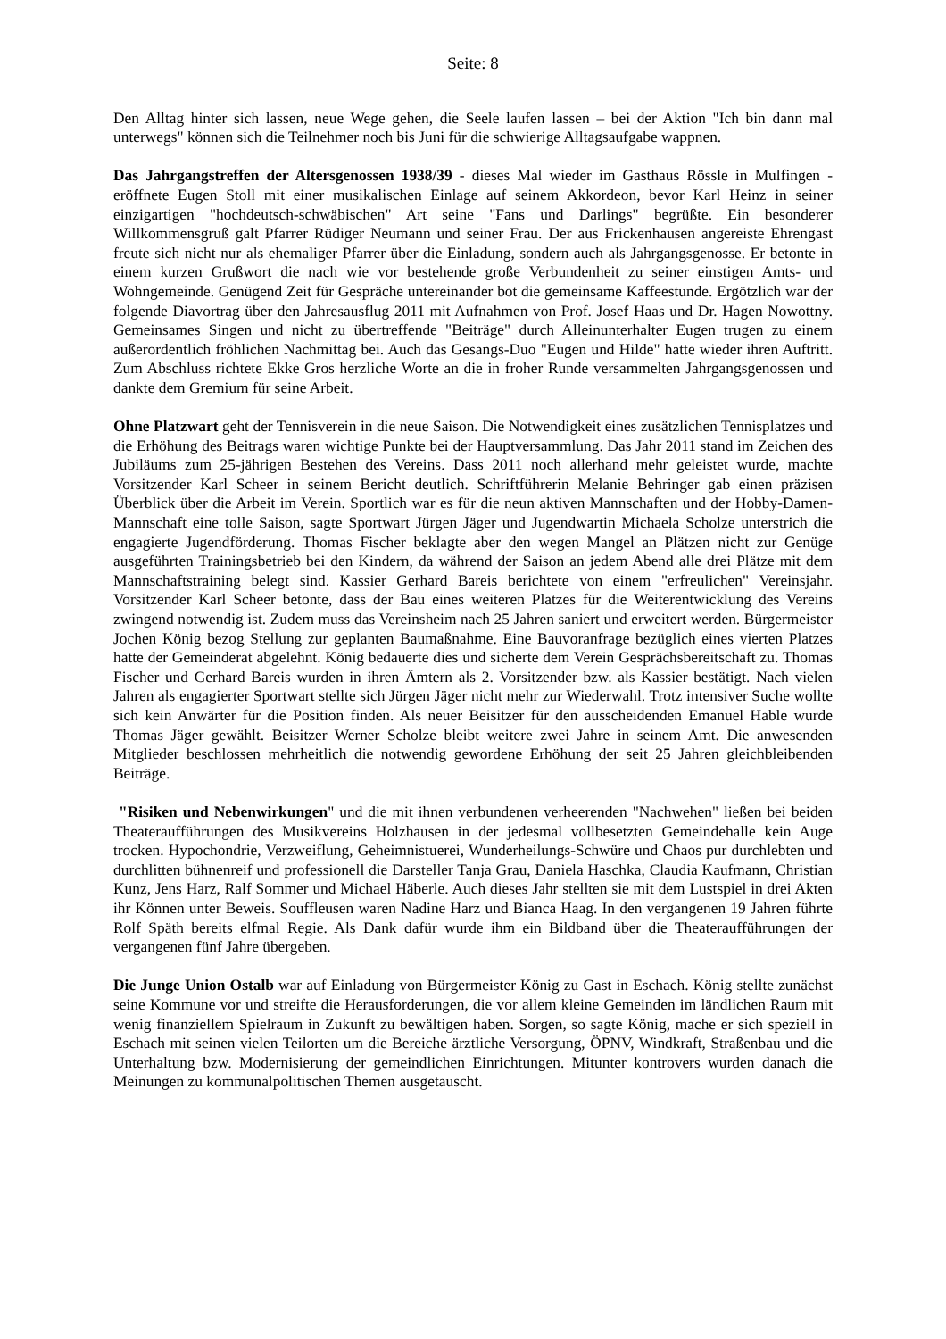Seite: 8
Den Alltag hinter sich lassen, neue Wege gehen, die Seele laufen lassen – bei der Aktion "Ich bin dann mal unterwegs" können sich die Teilnehmer noch bis Juni für die schwierige Alltagsaufgabe wappnen.
Das Jahrgangstreffen der Altersgenossen 1938/39 - dieses Mal wieder im Gasthaus Rössle in Mulfingen - eröffnete Eugen Stoll mit einer musikalischen Einlage auf seinem Akkordeon, bevor Karl Heinz in seiner einzigartigen "hochdeutsch-schwäbischen" Art seine "Fans und Darlings" begrüßte. Ein besonderer Willkommensgruß galt Pfarrer Rüdiger Neumann und seiner Frau. Der aus Frickenhausen angereiste Ehrengast freute sich nicht nur als ehemaliger Pfarrer über die Einladung, sondern auch als Jahrgangsgenosse. Er betonte in einem kurzen Grußwort die nach wie vor bestehende große Verbundenheit zu seiner einstigen Amts- und Wohngemeinde. Genügend Zeit für Gespräche untereinander bot die gemeinsame Kaffeestunde. Ergötzlich war der folgende Diavortrag über den Jahresausflug 2011 mit Aufnahmen von Prof. Josef Haas und Dr. Hagen Nowottny. Gemeinsames Singen und nicht zu übertreffende "Beiträge" durch Alleinunterhalter Eugen trugen zu einem außerordentlich fröhlichen Nachmittag bei. Auch das Gesangs-Duo "Eugen und Hilde" hatte wieder ihren Auftritt. Zum Abschluss richtete Ekke Gros herzliche Worte an die in froher Runde versammelten Jahrgangsgenossen und dankte dem Gremium für seine Arbeit.
Ohne Platzwart geht der Tennisverein in die neue Saison. Die Notwendigkeit eines zusätzlichen Tennisplatzes und die Erhöhung des Beitrags waren wichtige Punkte bei der Hauptversammlung. Das Jahr 2011 stand im Zeichen des Jubiläums zum 25-jährigen Bestehen des Vereins. Dass 2011 noch allerhand mehr geleistet wurde, machte Vorsitzender Karl Scheer in seinem Bericht deutlich. Schriftführerin Melanie Behringer gab einen präzisen Überblick über die Arbeit im Verein. Sportlich war es für die neun aktiven Mannschaften und der Hobby-Damen-Mannschaft eine tolle Saison, sagte Sportwart Jürgen Jäger und Jugendwartin Michaela Scholze unterstrich die engagierte Jugendförderung. Thomas Fischer beklagte aber den wegen Mangel an Plätzen nicht zur Genüge ausgeführten Trainingsbetrieb bei den Kindern, da während der Saison an jedem Abend alle drei Plätze mit dem Mannschaftstraining belegt sind. Kassier Gerhard Bareis berichtete von einem "erfreulichen" Vereinsjahr. Vorsitzender Karl Scheer betonte, dass der Bau eines weiteren Platzes für die Weiterentwicklung des Vereins zwingend notwendig ist. Zudem muss das Vereinsheim nach 25 Jahren saniert und erweitert werden. Bürgermeister Jochen König bezog Stellung zur geplanten Baumaßnahme. Eine Bauvoranfrage bezüglich eines vierten Platzes hatte der Gemeinderat abgelehnt. König bedauerte dies und sicherte dem Verein Gesprächsbereitschaft zu. Thomas Fischer und Gerhard Bareis wurden in ihren Ämtern als 2. Vorsitzender bzw. als Kassier bestätigt. Nach vielen Jahren als engagierter Sportwart stellte sich Jürgen Jäger nicht mehr zur Wiederwahl. Trotz intensiver Suche wollte sich kein Anwärter für die Position finden. Als neuer Beisitzer für den ausscheidenden Emanuel Hable wurde Thomas Jäger gewählt. Beisitzer Werner Scholze bleibt weitere zwei Jahre in seinem Amt. Die anwesenden Mitglieder beschlossen mehrheitlich die notwendig gewordene Erhöhung der seit 25 Jahren gleichbleibenden Beiträge.
"Risiken und Nebenwirkungen" und die mit ihnen verbundenen verheerenden "Nachwehen" ließen bei beiden Theateraufführungen des Musikvereins Holzhausen in der jedesmal vollbesetzten Gemeindehalle kein Auge trocken. Hypochondrie, Verzweiflung, Geheimnistuerei, Wunderheilungs-Schwüre und Chaos pur durchlebten und durchlitten bühnenreif und professionell die Darsteller Tanja Grau, Daniela Haschka, Claudia Kaufmann, Christian Kunz, Jens Harz, Ralf Sommer und Michael Häberle. Auch dieses Jahr stellten sie mit dem Lustspiel in drei Akten ihr Können unter Beweis. Souffleusen waren Nadine Harz und Bianca Haag. In den vergangenen 19 Jahren führte Rolf Späth bereits elfmal Regie. Als Dank dafür wurde ihm ein Bildband über die Theateraufführungen der vergangenen fünf Jahre übergeben.
Die Junge Union Ostalb war auf Einladung von Bürgermeister König zu Gast in Eschach. König stellte zunächst seine Kommune vor und streifte die Herausforderungen, die vor allem kleine Gemeinden im ländlichen Raum mit wenig finanziellem Spielraum in Zukunft zu bewältigen haben. Sorgen, so sagte König, mache er sich speziell in Eschach mit seinen vielen Teilorten um die Bereiche ärztliche Versorgung, ÖPNV, Windkraft, Straßenbau und die Unterhaltung bzw. Modernisierung der gemeindlichen Einrichtungen. Mitunter kontrovers wurden danach die Meinungen zu kommunalpolitischen Themen ausgetauscht.